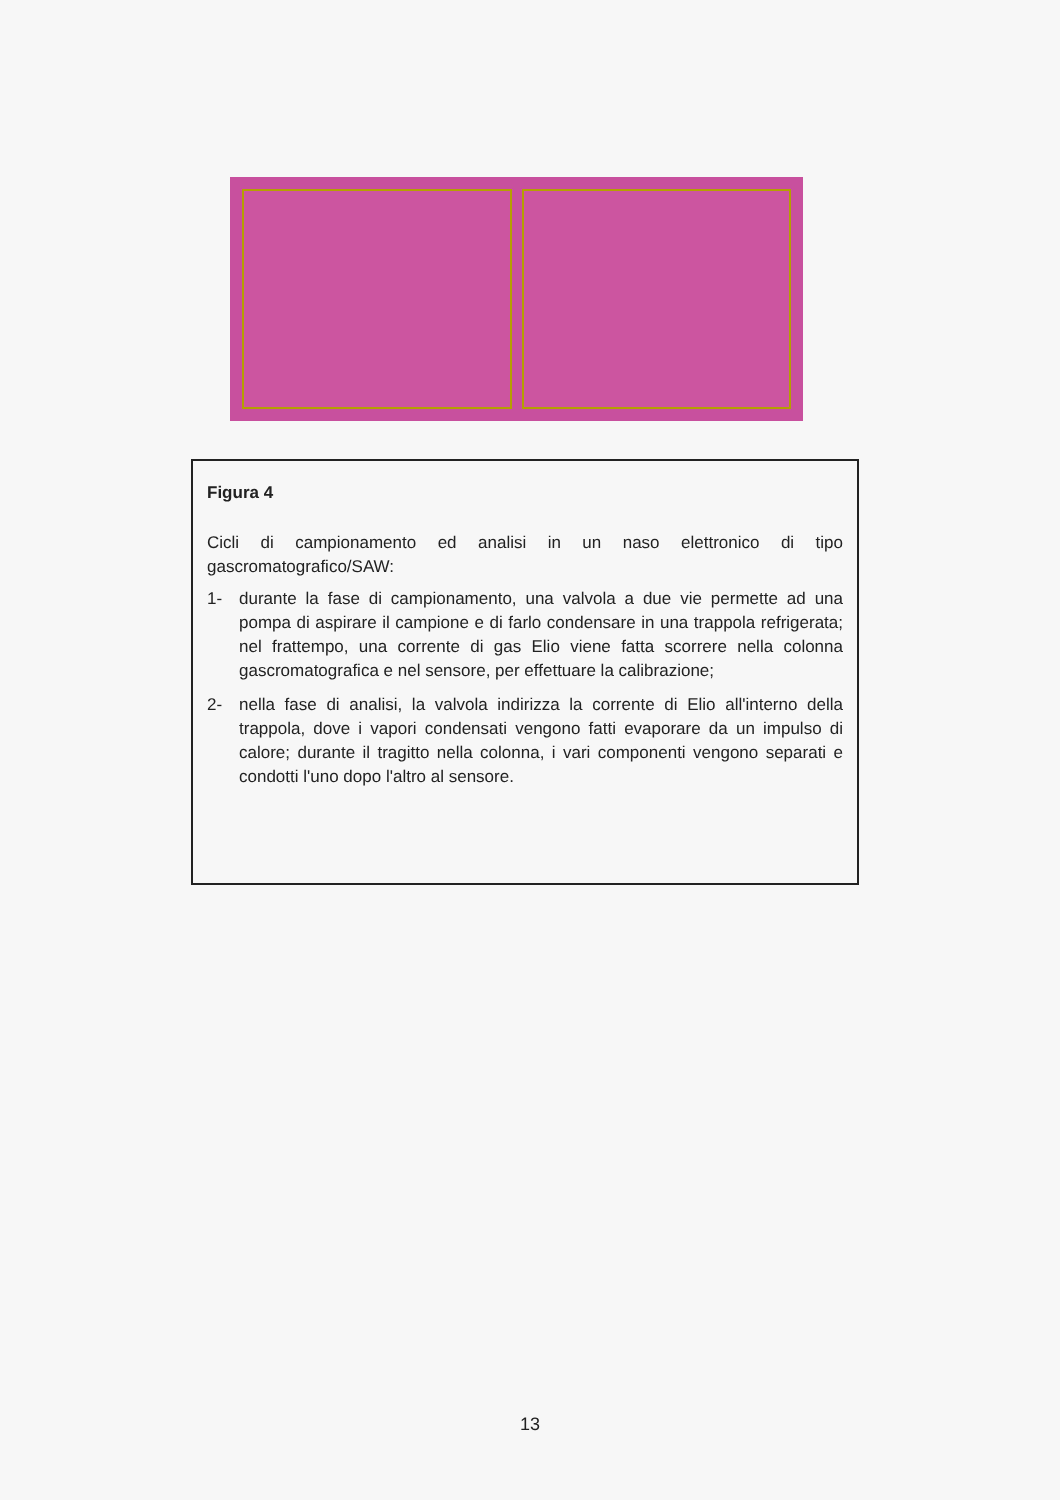Figura 4
Cicli di campionamento ed analisi in un naso elettronico di tipo gascromatografico/SAW:
1- durante la fase di campionamento, una valvola a due vie permette ad una pompa di aspirare il campione e di farlo condensare in una trappola refrigerata; nel frattempo, una corrente di gas Elio viene fatta scorrere nella colonna gascromatografica e nel sensore, per effettuare la calibrazione;
2- nella fase di analisi, la valvola indirizza la corrente di Elio all'interno della trappola, dove i vapori condensati vengono fatti evaporare da un impulso di calore; durante il tragitto nella colonna, i vari componenti vengono separati e condotti l'uno dopo l'altro al sensore.
13